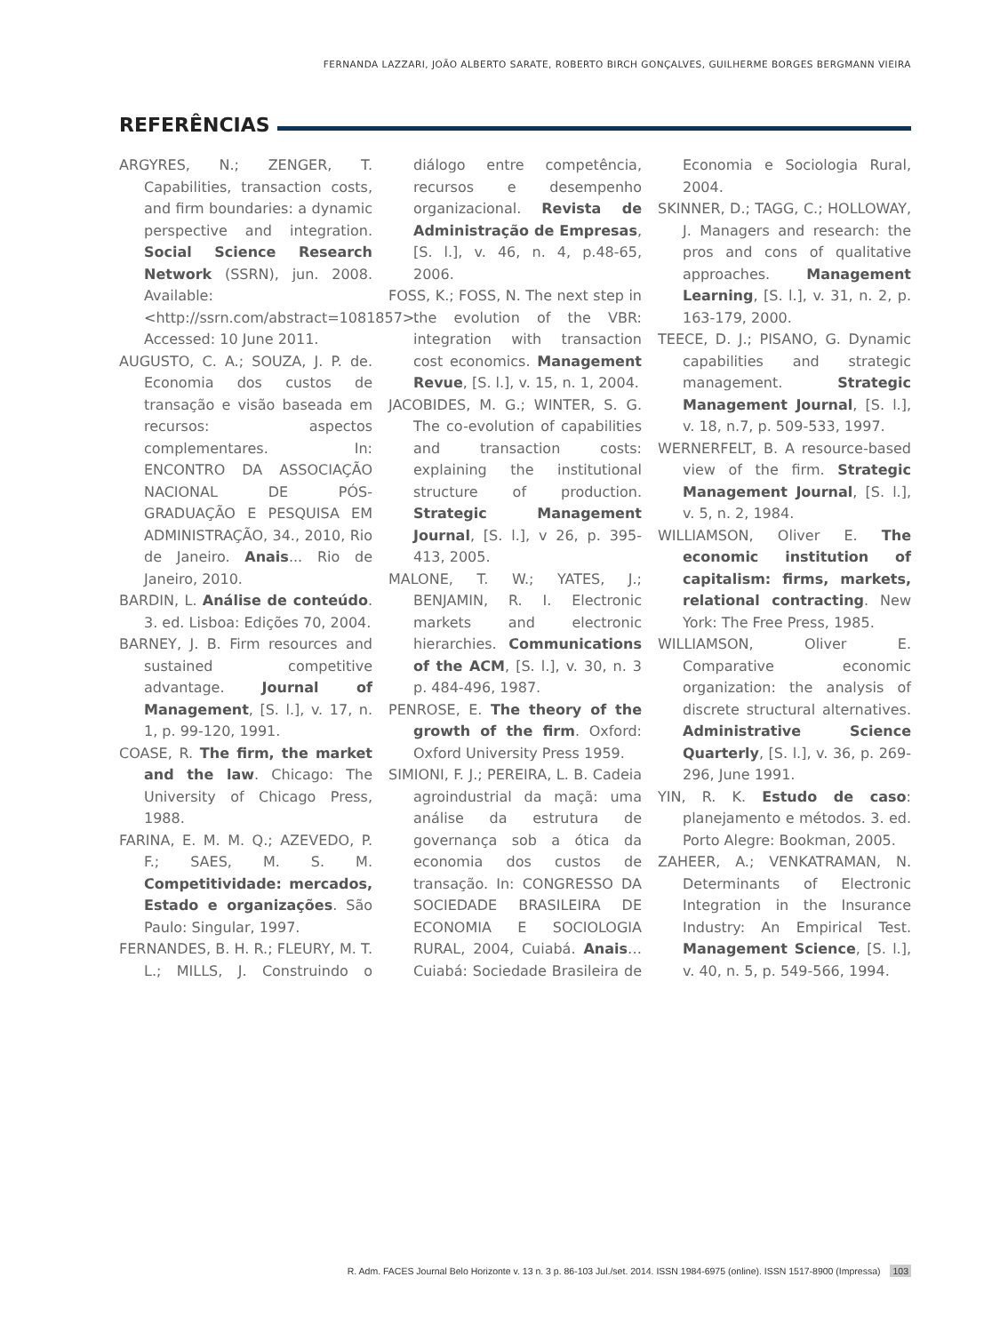FERNANDA LAZZARI, JOÃO ALBERTO SARATE, ROBERTO BIRCH GONÇALVES, GUILHERME BORGES BERGMANN VIEIRA
REFERÊNCIAS
ARGYRES, N.; ZENGER, T. Capabilities, transaction costs, and firm boundaries: a dynamic perspective and integration. Social Science Research Network (SSRN), jun. 2008. Available: <http://ssrn.com/abstract=1081857>. Accessed: 10 June 2011.
AUGUSTO, C. A.; SOUZA, J. P. de. Economia dos custos de transação e visão baseada em recursos: aspectos complementares. In: ENCONTRO DA ASSOCIAÇÃO NACIONAL DE PÓS-GRADUAÇÃO E PESQUISA EM ADMINISTRAÇÃO, 34., 2010, Rio de Janeiro. Anais... Rio de Janeiro, 2010.
BARDIN, L. Análise de conteúdo. 3. ed. Lisboa: Edições 70, 2004.
BARNEY, J. B. Firm resources and sustained competitive advantage. Journal of Management, [S. l.], v. 17, n. 1, p. 99-120, 1991.
COASE, R. The firm, the market and the law. Chicago: The University of Chicago Press, 1988.
FARINA, E. M. M. Q.; AZEVEDO, P. F.; SAES, M. S. M. Competitividade: mercados, Estado e organizações. São Paulo: Singular, 1997.
FERNANDES, B. H. R.; FLEURY, M. T. L.; MILLS, J. Construindo o diálogo entre competência, recursos e desempenho organizacional. Revista de Administração de Empresas, [S. l.], v. 46, n. 4, p.48-65, 2006.
FOSS, K.; FOSS, N. The next step in the evolution of the VBR: integration with transaction cost economics. Management Revue, [S. l.], v. 15, n. 1, 2004.
JACOBIDES, M. G.; WINTER, S. G. The co-evolution of capabilities and transaction costs: explaining the institutional structure of production. Strategic Management Journal, [S. l.], v 26, p. 395-413, 2005.
MALONE, T. W.; YATES, J.; BENJAMIN, R. I. Electronic markets and electronic hierarchies. Communications of the ACM, [S. l.], v. 30, n. 3 p. 484-496, 1987.
PENROSE, E. The theory of the growth of the firm. Oxford: Oxford University Press 1959.
SIMIONI, F. J.; PEREIRA, L. B. Cadeia agroindustrial da maçã: uma análise da estrutura de governança sob a ótica da economia dos custos de transação. In: CONGRESSO DA SOCIEDADE BRASILEIRA DE ECONOMIA E SOCIOLOGIA RURAL, 2004, Cuiabá. Anais… Cuiabá: Sociedade Brasileira de Economia e Sociologia Rural, 2004.
SKINNER, D.; TAGG, C.; HOLLOWAY, J. Managers and research: the pros and cons of qualitative approaches. Management Learning, [S. l.], v. 31, n. 2, p. 163-179, 2000.
TEECE, D. J.; PISANO, G. Dynamic capabilities and strategic management. Strategic Management Journal, [S. l.], v. 18, n.7, p. 509-533, 1997.
WERNERFELT, B. A resource-based view of the firm. Strategic Management Journal, [S. l.], v. 5, n. 2, 1984.
WILLIAMSON, Oliver E. The economic institution of capitalism: firms, markets, relational contracting. New York: The Free Press, 1985.
WILLIAMSON, Oliver E. Comparative economic organization: the analysis of discrete structural alternatives. Administrative Science Quarterly, [S. l.], v. 36, p. 269-296, June 1991.
YIN, R. K. Estudo de caso: planejamento e métodos. 3. ed. Porto Alegre: Bookman, 2005.
ZAHEER, A.; VENKATRAMAN, N. Determinants of Electronic Integration in the Insurance Industry: An Empirical Test. Management Science, [S. l.], v. 40, n. 5, p. 549-566, 1994.
R. Adm. FACES Journal Belo Horizonte v. 13 n. 3 p. 86-103 Jul./set. 2014. ISSN 1984-6975 (online). ISSN 1517-8900 (Impressa) 103